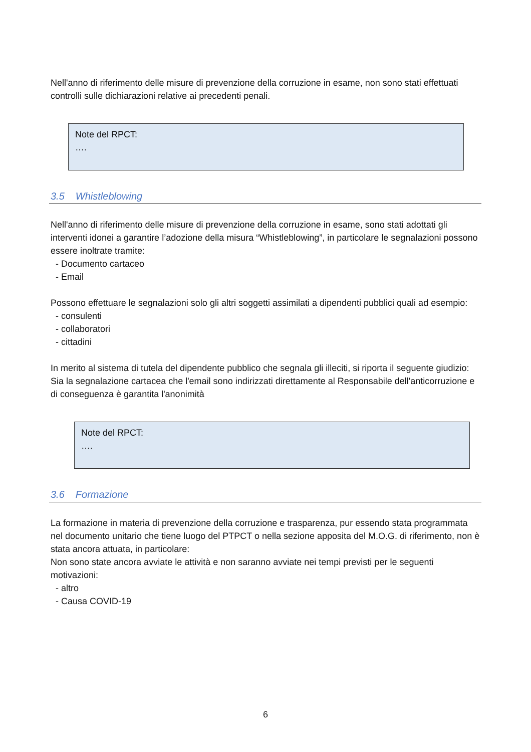Nell'anno di riferimento delle misure di prevenzione della corruzione in esame, non sono stati effettuati controlli sulle dichiarazioni relative ai precedenti penali.
Note del RPCT:
….
3.5 Whistleblowing
Nell'anno di riferimento delle misure di prevenzione della corruzione in esame, sono stati adottati gli interventi idonei a garantire l’adozione della misura “Whistleblowing”, in particolare le segnalazioni possono essere inoltrate tramite:
- Documento cartaceo
- Email
Possono effettuare le segnalazioni solo gli altri soggetti assimilati a dipendenti pubblici quali ad esempio:
- consulenti
- collaboratori
- cittadini
In merito al sistema di tutela del dipendente pubblico che segnala gli illeciti, si riporta il seguente giudizio: Sia la segnalazione cartacea che l'email sono indirizzati direttamente al Responsabile dell'anticorruzione e di conseguenza è garantita l'anonimità
Note del RPCT:
….
3.6 Formazione
La formazione in materia di prevenzione della corruzione e trasparenza, pur essendo stata programmata nel documento unitario che tiene luogo del PTPCT o nella sezione apposita del M.O.G. di riferimento, non è stata ancora attuata, in particolare:
Non sono state ancora avviate le attività e non saranno avviate nei tempi previsti per le seguenti motivazioni:
- altro
- Causa COVID-19
6